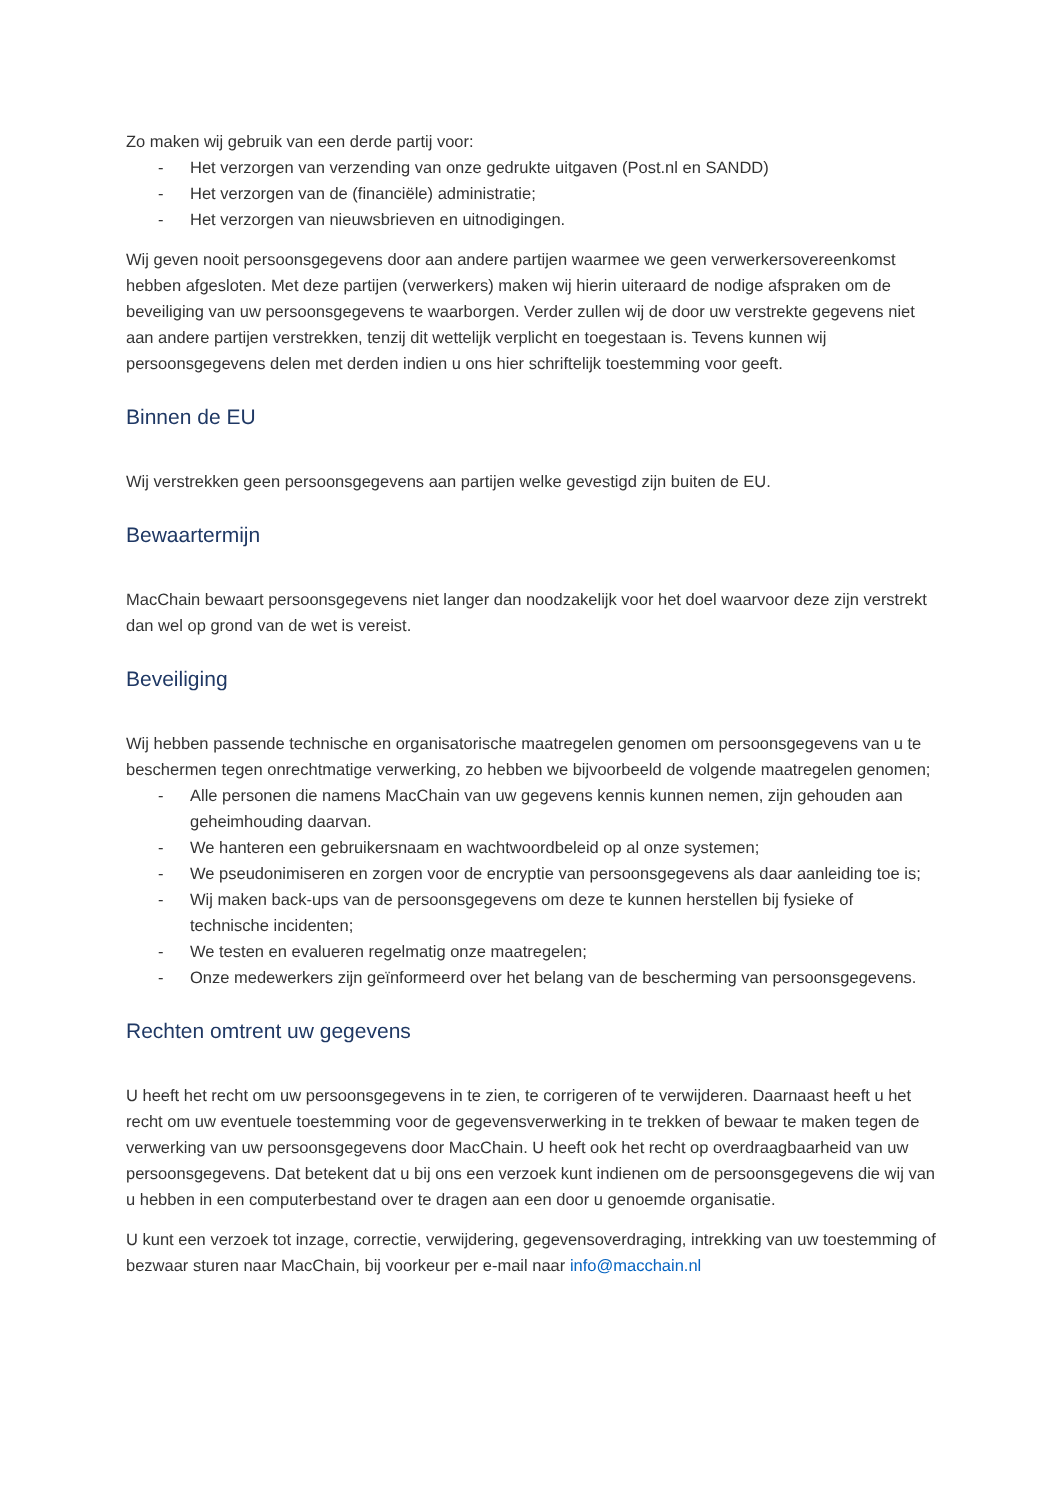Zo maken wij gebruik van een derde partij voor:
- Het verzorgen van verzending van onze gedrukte uitgaven (Post.nl en SANDD)
- Het verzorgen van de (financiële) administratie;
- Het verzorgen van nieuwsbrieven en uitnodigingen.
Wij geven nooit persoonsgegevens door aan andere partijen waarmee we geen verwerkersovereenkomst hebben afgesloten. Met deze partijen (verwerkers) maken wij hierin uiteraard de nodige afspraken om de beveiliging van uw persoonsgegevens te waarborgen. Verder zullen wij de door uw verstrekte gegevens niet aan andere partijen verstrekken, tenzij dit wettelijk verplicht en toegestaan is. Tevens kunnen wij persoonsgegevens delen met derden indien u ons hier schriftelijk toestemming voor geeft.
Binnen de EU
Wij verstrekken geen persoonsgegevens aan partijen welke gevestigd zijn buiten de EU.
Bewaartermijn
MacChain bewaart persoonsgegevens niet langer dan noodzakelijk voor het doel waarvoor deze zijn verstrekt dan wel op grond van de wet is vereist.
Beveiliging
Wij hebben passende technische en organisatorische maatregelen genomen om persoonsgegevens van u te beschermen tegen onrechtmatige verwerking, zo hebben we bijvoorbeeld de volgende maatregelen genomen;
- Alle personen die namens MacChain van uw gegevens kennis kunnen nemen, zijn gehouden aan geheimhouding daarvan.
- We hanteren een gebruikersnaam en wachtwoordbeleid op al onze systemen;
- We pseudonimiseren en zorgen voor de encryptie van persoonsgegevens als daar aanleiding toe is;
- Wij maken back-ups van de persoonsgegevens om deze te kunnen herstellen bij fysieke of technische incidenten;
- We testen en evalueren regelmatig onze maatregelen;
- Onze medewerkers zijn geïnformeerd over het belang van de bescherming van persoonsgegevens.
Rechten omtrent uw gegevens
U heeft het recht om uw persoonsgegevens in te zien, te corrigeren of te verwijderen. Daarnaast heeft u het recht om uw eventuele toestemming voor de gegevensverwerking in te trekken of bewaar te maken tegen de verwerking van uw persoonsgegevens door MacChain. U heeft ook het recht op overdraagbaarheid van uw persoonsgegevens. Dat betekent dat u bij ons een verzoek kunt indienen om de persoonsgegevens die wij van u hebben in een computerbestand over te dragen aan een door u genoemde organisatie.
U kunt een verzoek tot inzage, correctie, verwijdering, gegevensoverdraging, intrekking van uw toestemming of bezwaar sturen naar MacChain, bij voorkeur per e-mail naar info@macchain.nl